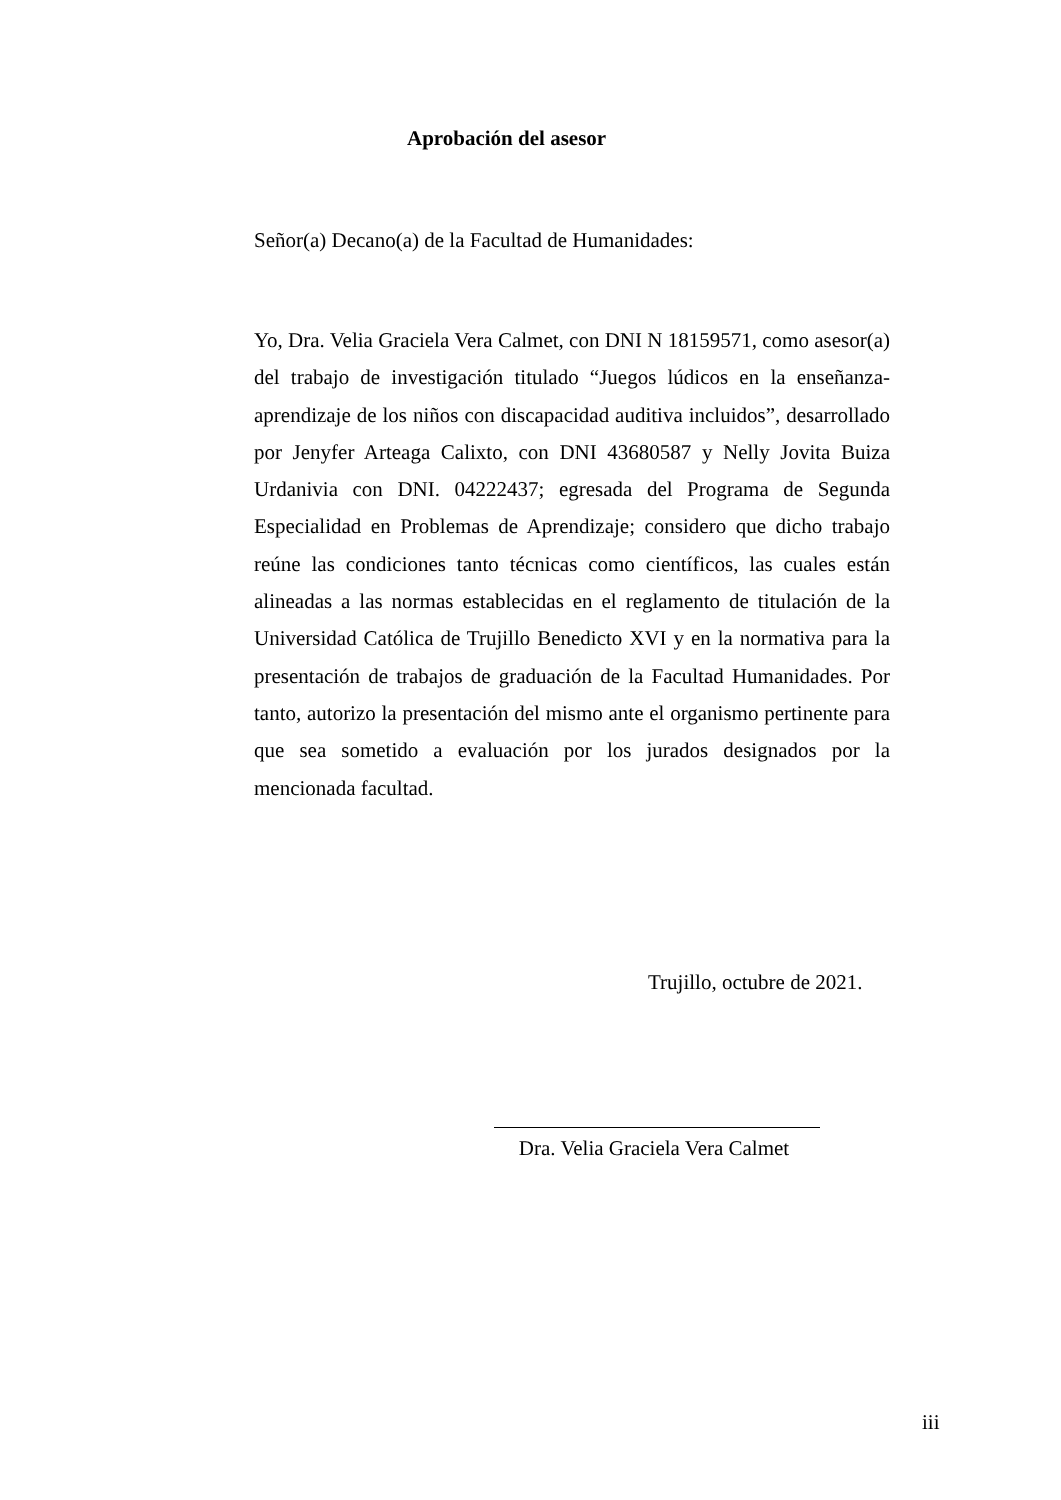Aprobación del asesor
Señor(a) Decano(a) de la Facultad de Humanidades:
Yo, Dra. Velia Graciela Vera Calmet, con DNI N 18159571, como asesor(a) del trabajo de investigación titulado “Juegos lúdicos en la enseñanza-aprendizaje de los niños con discapacidad auditiva incluidos”, desarrollado por Jenyfer Arteaga Calixto, con DNI 43680587 y Nelly Jovita Buiza Urdanivia con DNI. 04222437; egresada del Programa de Segunda Especialidad en Problemas de Aprendizaje; considero que dicho trabajo reúne las condiciones tanto técnicas como científicos, las cuales están alineadas a las normas establecidas en el reglamento de titulación de la Universidad Católica de Trujillo Benedicto XVI y en la normativa para la presentación de trabajos de graduación de la Facultad Humanidades. Por tanto, autorizo la presentación del mismo ante el organismo pertinente para que sea sometido a evaluación por los jurados designados por la mencionada facultad.
Trujillo, octubre de 2021.
Dra. Velia Graciela Vera Calmet
iii